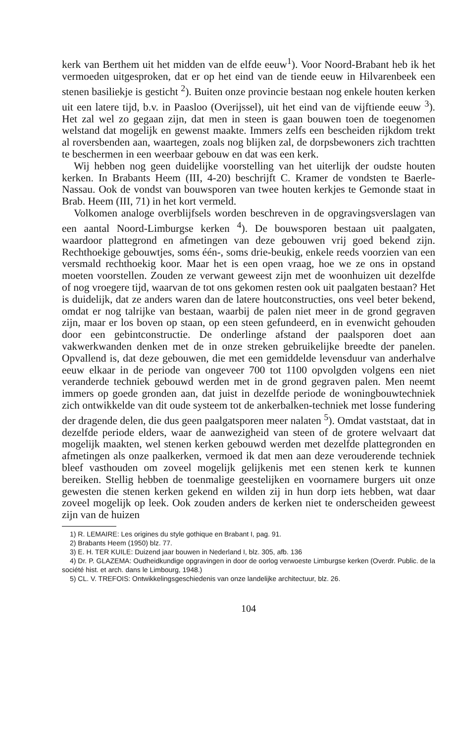kerk van Berthem uit het midden van de elfde eeuw<sup>1</sup>). Voor Noord-Brabant heb ik het vermoeden uitgesproken, dat er op het eind van de tiende eeuw in Hilvarenbeek een stenen basiliekje is gesticht <sup>2</sup>). Buiten onze provincie bestaan nog enkele houten kerken uit een latere tijd, b.v. in Paasloo (Overijssel), uit het eind van de vijftiende eeuw <sup>3</sup>). Het zal wel zo gegaan zijn, dat men in steen is gaan bouwen toen de toegenomen welstand dat mogelijk en gewenst maakte. Immers zelfs een bescheiden rijkdom trekt al roversbenden aan, waartegen, zoals nog blijken zal, de dorpsbewoners zich trachtten te beschermen in een weerbaar gebouw en dat was een kerk.
Wij hebben nog geen duidelijke voorstelling van het uiterlijk der oudste houten kerken. In Brabants Heem (III, 4-20) beschrijft C. Kramer de vondsten te Baerle-Nassau. Ook de vondst van bouwsporen van twee houten kerkjes te Gemonde staat in Brab. Heem (III, 71) in het kort vermeld.
Volkomen analoge overblijfsels worden beschreven in de opgravingsverslagen van een aantal Noord-Limburgse kerken <sup>4</sup>). De bouwsporen bestaan uit paalgaten, waardoor plattegrond en afmetingen van deze gebouwen vrij goed bekend zijn. Rechthoekige gebouwtjes, soms één-, soms drie-beukig, enkele reeds voorzien van een versmald rechthoekig koor. Maar het is een open vraag, hoe we ze ons in opstand moeten voorstellen. Zouden ze verwant geweest zijn met de woonhuizen uit dezelfde of nog vroegere tijd, waarvan de tot ons gekomen resten ook uit paalgaten bestaan? Het is duidelijk, dat ze anders waren dan de latere houtconstructies, ons veel beter bekend, omdat er nog talrijke van bestaan, waarbij de palen niet meer in de grond gegraven zijn, maar er los boven op staan, op een steen gefundeerd, en in evenwicht gehouden door een gebintconstructie. De onderlinge afstand der paalsporen doet aan vakwerkwanden denken met de in onze streken gebruikelijke breedte der panelen. Opvallend is, dat deze gebouwen, die met een gemiddelde levensduur van anderhalve eeuw elkaar in de periode van ongeveer 700 tot 1100 opvolgden volgens een niet veranderde techniek gebouwd werden met in de grond gegraven palen. Men neemt immers op goede gronden aan, dat juist in dezelfde periode de woningbouwtechniek zich ontwikkelde van dit oude systeem tot de ankerbalken-techniek met losse fundering der dragende delen, die dus geen paalgatsporen meer nalaten <sup>5</sup>). Omdat vaststaat, dat in dezelfde periode elders, waar de aanwezigheid van steen of de grotere welvaart dat mogelijk maakten, wel stenen kerken gebouwd werden met dezelfde plattegronden en afmetingen als onze paalkerken, vermoed ik dat men aan deze verouderende techniek bleef vasthouden om zoveel mogelijk gelijkenis met een stenen kerk te kunnen bereiken. Stellig hebben de toenmalige geestelijken en voornamere burgers uit onze gewesten die stenen kerken gekend en wilden zij in hun dorp iets hebben, wat daar zoveel mogelijk op leek. Ook zouden anders de kerken niet te onderscheiden geweest zijn van de huizen
1) R. LEMAIRE: Les origines du style gothique en Brabant I, pag. 91.
2) Brabants Heem (1950) blz. 77.
3) E. H. TER KUILE: Duizend jaar bouwen in Nederland I, blz. 305, afb. 136
4) Dr. P. GLAZEMA: Oudheidkundige opgravingen in door de oorlog verwoeste Limburgse kerken (Overdr. Public. de la société hist. et arch. dans le Limbourg, 1948.)
5) CL. V. TREFOIS: Ontwikkelingsgeschiedenis van onze landelijke architectuur, blz. 26.
104